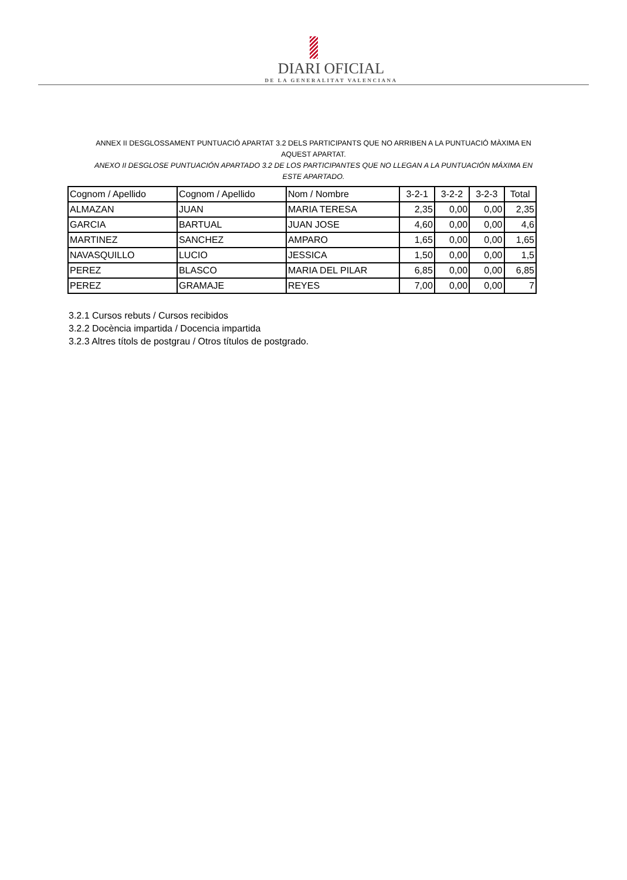DIARI OFICIAL
DE LA GENERALITAT VALENCIANA
ANNEX II DESGLOSSAMENT PUNTUACIÓ APARTAT 3.2 DELS PARTICIPANTS QUE NO ARRIBEN A LA PUNTUACIÓ MÀXIMA EN AQUEST APARTAT.
ANEXO II DESGLOSE PUNTUACIÓN APARTADO 3.2 DE LOS PARTICIPANTES QUE NO LLEGAN A LA PUNTUACIÓN MÁXIMA EN ESTE APARTADO.
| Cognom / Apellido | Cognom / Apellido | Nom / Nombre | 3-2-1 | 3-2-2 | 3-2-3 | Total |
| --- | --- | --- | --- | --- | --- | --- |
| ALMAZAN | JUAN | MARIA TERESA | 2,35 | 0,00 | 0,00 | 2,35 |
| GARCIA | BARTUAL | JUAN JOSE | 4,60 | 0,00 | 0,00 | 4,6 |
| MARTINEZ | SANCHEZ | AMPARO | 1,65 | 0,00 | 0,00 | 1,65 |
| NAVASQUILLO | LUCIO | JESSICA | 1,50 | 0,00 | 0,00 | 1,5 |
| PEREZ | BLASCO | MARIA DEL PILAR | 6,85 | 0,00 | 0,00 | 6,85 |
| PEREZ | GRAMAJE | REYES | 7,00 | 0,00 | 0,00 | 7 |
3.2.1 Cursos rebuts / Cursos recibidos
3.2.2 Docència impartida / Docencia impartida
3.2.3 Altres títols de postgrau / Otros títulos de postgrado.